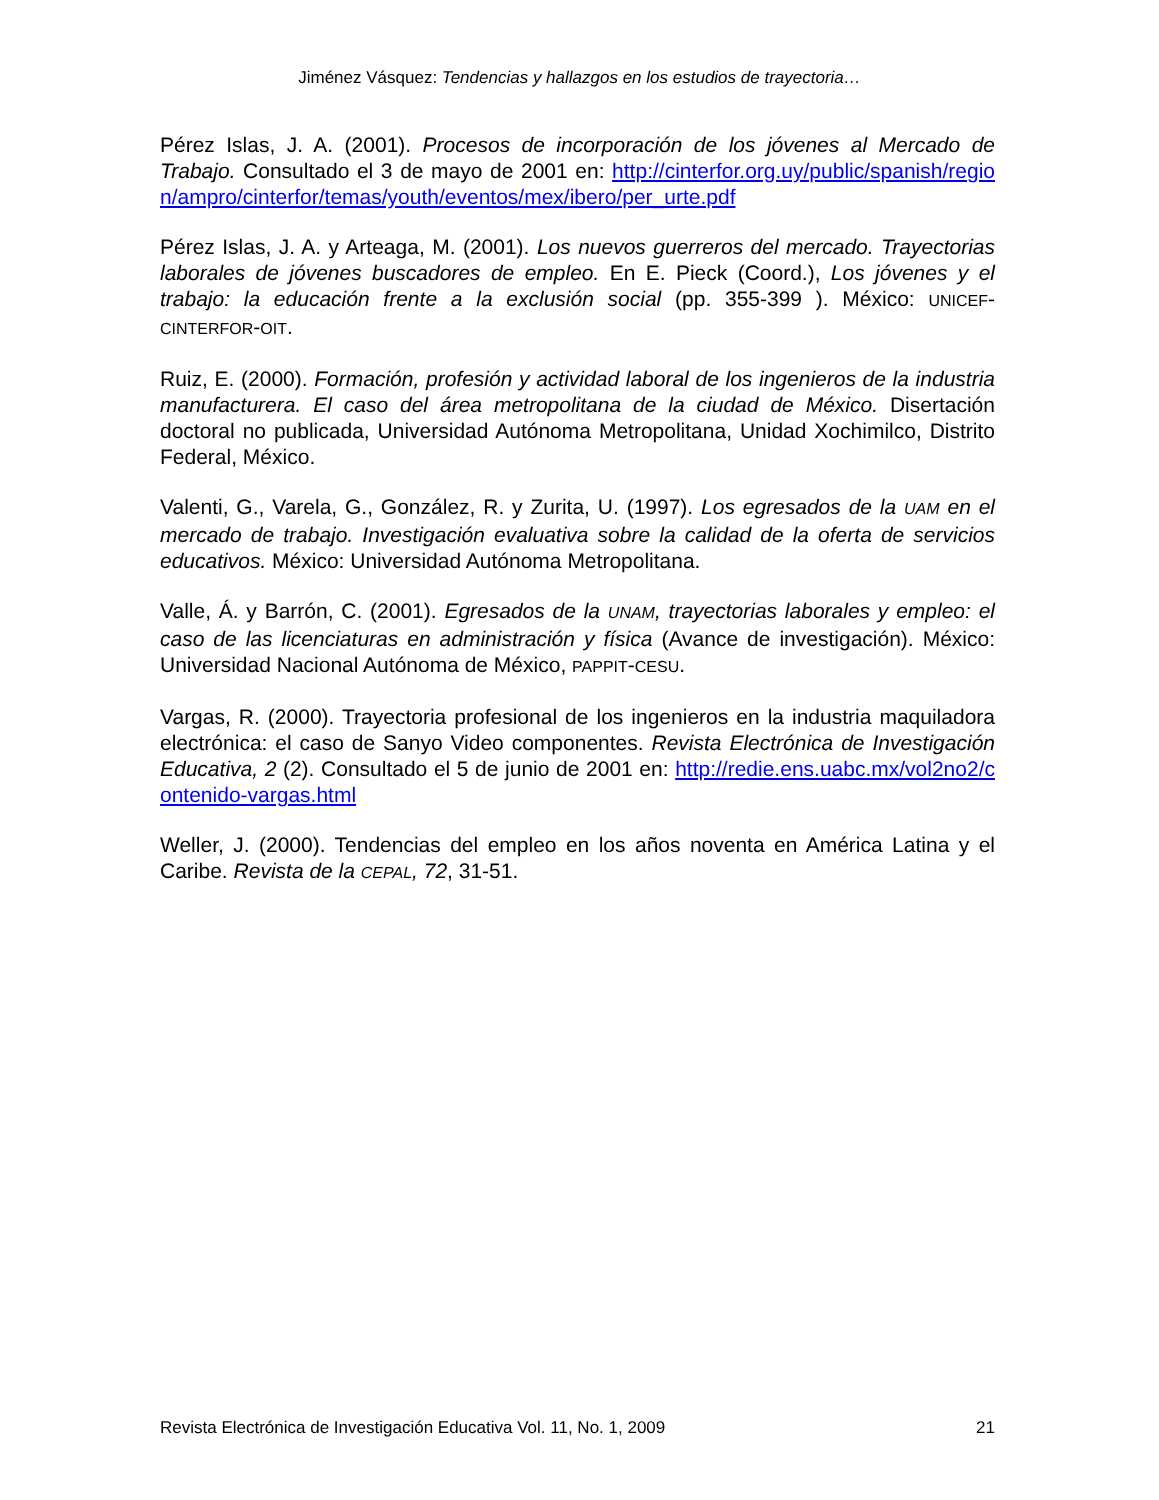Jiménez Vásquez: Tendencias y hallazgos en los estudios de trayectoria…
Pérez Islas, J. A. (2001). Procesos de incorporación de los jóvenes al Mercado de Trabajo. Consultado el 3 de mayo de 2001 en: http://cinterfor.org.uy/public/spanish/region/ampro/cinterfor/temas/youth/eventos/mex/ibero/per_urte.pdf
Pérez Islas, J. A. y Arteaga, M. (2001). Los nuevos guerreros del mercado. Trayectorias laborales de jóvenes buscadores de empleo. En E. Pieck (Coord.), Los jóvenes y el trabajo: la educación frente a la exclusión social (pp. 355-399 ). México: UNICEF-CINTERFOR-OIT.
Ruiz, E. (2000). Formación, profesión y actividad laboral de los ingenieros de la industria manufacturera. El caso del área metropolitana de la ciudad de México. Disertación doctoral no publicada, Universidad Autónoma Metropolitana, Unidad Xochimilco, Distrito Federal, México.
Valenti, G., Varela, G., González, R. y Zurita, U. (1997). Los egresados de la UAM en el mercado de trabajo. Investigación evaluativa sobre la calidad de la oferta de servicios educativos. México: Universidad Autónoma Metropolitana.
Valle, Á. y Barrón, C. (2001). Egresados de la UNAM, trayectorias laborales y empleo: el caso de las licenciaturas en administración y física (Avance de investigación). México: Universidad Nacional Autónoma de México, PAPPIT-CESU.
Vargas, R. (2000). Trayectoria profesional de los ingenieros en la industria maquiladora electrónica: el caso de Sanyo Video componentes. Revista Electrónica de Investigación Educativa, 2 (2). Consultado el 5 de junio de 2001 en: http://redie.ens.uabc.mx/vol2no2/contenido-vargas.html
Weller, J. (2000). Tendencias del empleo en los años noventa en América Latina y el Caribe. Revista de la CEPAL, 72, 31-51.
Revista Electrónica de Investigación Educativa Vol. 11, No. 1, 2009 21